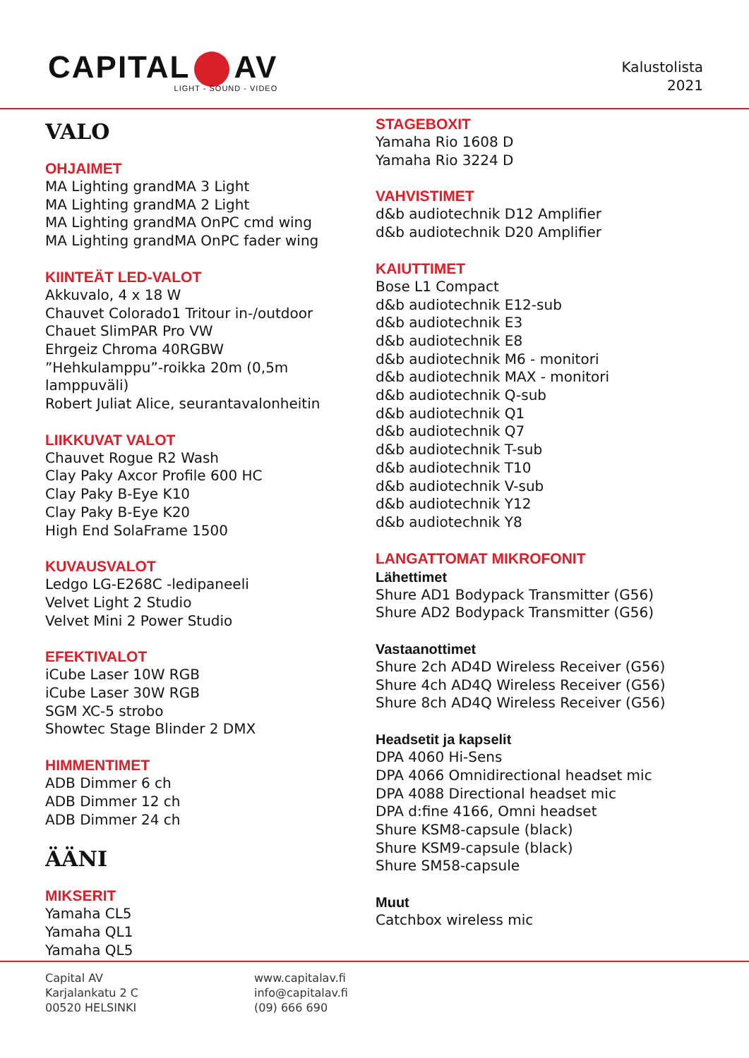CAPITAL AV
LIGHT - SOUND - VIDEO
Kalustolista
2021
VALO
OHJAIMET
MA Lighting grandMA 3 Light
MA Lighting grandMA 2 Light
MA Lighting grandMA OnPC cmd wing
MA Lighting grandMA OnPC fader wing
KIINTEÄT LED-VALOT
Akkuvalo, 4 x 18 W
Chauvet Colorado1 Tritour in-/outdoor
Chauet SlimPAR Pro VW
Ehrgeiz Chroma 40RGBW
”Hehkulamppu”-roikka 20m (0,5m lamppuväli)
Robert Juliat Alice, seurantavalonheitin
LIIKKUVAT VALOT
Chauvet Rogue R2 Wash
Clay Paky Axcor Profile 600 HC
Clay Paky B-Eye K10
Clay Paky B-Eye K20
High End SolaFrame 1500
KUVAUSVALOT
Ledgo LG-E268C -ledipaneeli
Velvet Light 2 Studio
Velvet Mini 2 Power Studio
EFEKTIVALOT
iCube Laser 10W RGB
iCube Laser 30W RGB
SGM XC-5 strobo
Showtec Stage Blinder 2 DMX
HIMMENTIMET
ADB Dimmer 6 ch
ADB Dimmer 12 ch
ADB Dimmer 24 ch
ÄÄNI
MIKSERIT
Yamaha CL5
Yamaha QL1
Yamaha QL5
STAGEBOXIT
Yamaha Rio 1608 D
Yamaha Rio 3224 D
VAHVISTIMET
d&b audiotechnik D12 Amplifier
d&b audiotechnik D20 Amplifier
KAIUTTIMET
Bose L1 Compact
d&b audiotechnik E12-sub
d&b audiotechnik E3
d&b audiotechnik E8
d&b audiotechnik M6 - monitori
d&b audiotechnik MAX - monitori
d&b audiotechnik Q-sub
d&b audiotechnik Q1
d&b audiotechnik Q7
d&b audiotechnik T-sub
d&b audiotechnik T10
d&b audiotechnik V-sub
d&b audiotechnik Y12
d&b audiotechnik Y8
LANGATTOMAT MIKROFONIT
Lähettimet
Shure AD1 Bodypack Transmitter (G56)
Shure AD2 Bodypack Transmitter (G56)
Vastaanottimet
Shure 2ch AD4D Wireless Receiver (G56)
Shure 4ch AD4Q Wireless Receiver (G56)
Shure 8ch AD4Q Wireless Receiver (G56)
Headsetit ja kapselit
DPA 4060 Hi-Sens
DPA 4066 Omnidirectional headset mic
DPA 4088 Directional headset mic
DPA d:fine 4166, Omni headset
Shure KSM8-capsule (black)
Shure KSM9-capsule (black)
Shure SM58-capsule
Muut
Catchbox wireless mic
Capital AV
Karjalankatu 2 C
00520 HELSINKI
www.capitalav.fi
info@capitalav.fi
(09) 666 690